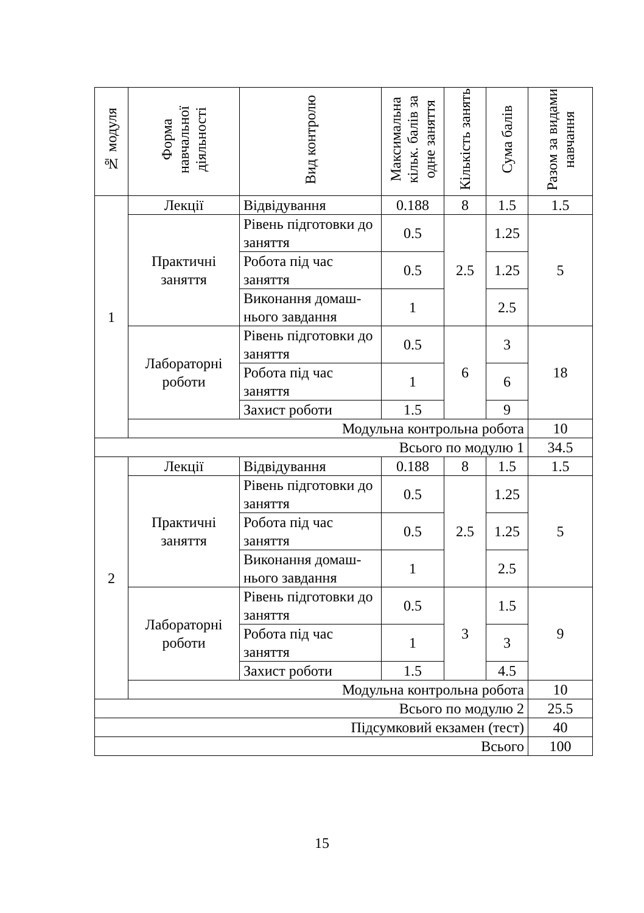| № модуля | Форма навчальної діяльності | Вид контролю | Максимальна кільк. балів за одне заняття | Кількість занять | Сума балів | Разом за видами навчання |
| --- | --- | --- | --- | --- | --- | --- |
| 1 | Лекції | Відвідування | 0.188 | 8 | 1.5 | 1.5 |
| | Практичні заняття | Рівень підготовки до заняття | 0.5 | 2.5 | 1.25 | 5 |
| | | Робота під час заняття | 0.5 | | 1.25 | |
| | | Виконання домаш-нього завдання | 1 | | 2.5 | |
| | Лабораторні роботи | Рівень підготовки до заняття | 0.5 | 6 | 3 | 18 |
| | | Робота під час заняття | 1 | | 6 | |
| | | Захист роботи | 1.5 | | 9 | |
| | Модульна контрольна робота | | | | | 10 |
| Всього по модулю 1 | | | | | | 34.5 |
| 2 | Лекції | Відвідування | 0.188 | 8 | 1.5 | 1.5 |
| | Практичні заняття | Рівень підготовки до заняття | 0.5 | 2.5 | 1.25 | 5 |
| | | Робота під час заняття | 0.5 | | 1.25 | |
| | | Виконання домаш-нього завдання | 1 | | 2.5 | |
| | Лабораторні роботи | Рівень підготовки до заняття | 0.5 | 3 | 1.5 | 9 |
| | | Робота під час заняття | 1 | | 3 | |
| | | Захист роботи | 1.5 | | 4.5 | |
| | Модульна контрольна робота | | | | | 10 |
| Всього по модулю 2 | | | | | | 25.5 |
| Підсумковий екзамен (тест) | | | | | | 40 |
| Всього | | | | | | 100 |
15